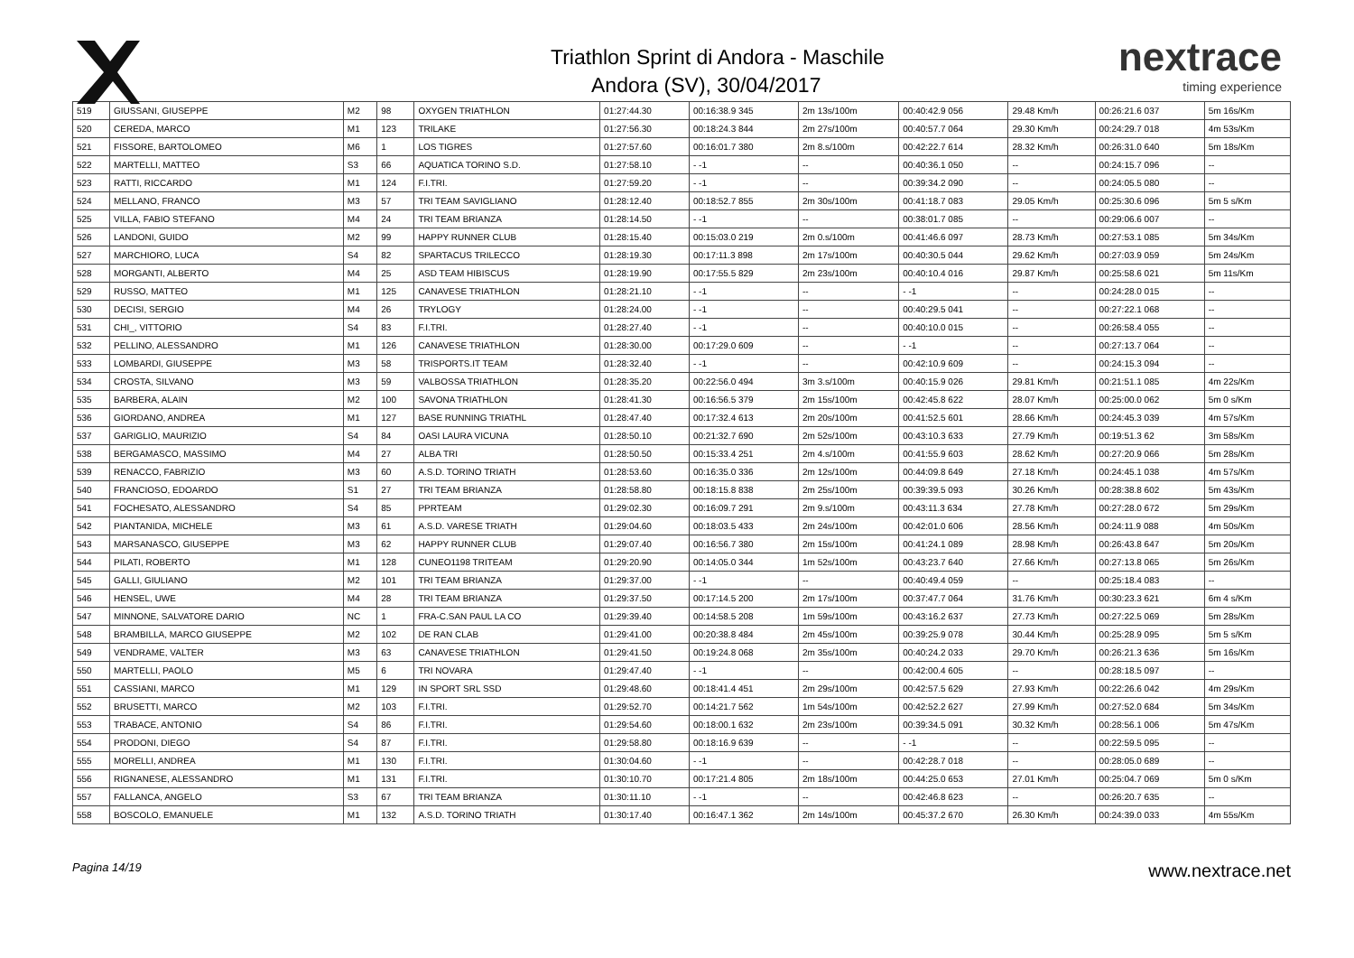Triathlon Sprint di Andora - Maschile
Andora (SV), 30/04/2017
nextrace
timing experience
| 519 | GIUSSANI, GIUSEPPE | M2 | 98 | OXYGEN TRIATHLON | 01:27:44.30 | 00:16:38.9 345 | 2m 13s/100m | 00:40:42.9 056 | 29.48 Km/h | 00:26:21.6 037 | 5m 16s/Km |
| 520 | CEREDA, MARCO | M1 | 123 | TRILAKE | 01:27:56.30 | 00:18:24.3 844 | 2m 27s/100m | 00:40:57.7 064 | 29.30 Km/h | 00:24:29.7 018 | 4m 53s/Km |
| 521 | FISSORE, BARTOLOMEO | M6 | 1 | LOS TIGRES | 01:27:57.60 | 00:16:01.7 380 | 2m 8.s/100m | 00:42:22.7 614 | 28.32 Km/h | 00:26:31.0 640 | 5m 18s/Km |
| 522 | MARTELLI, MATTEO | S3 | 66 | AQUATICA TORINO S.D. | 01:27:58.10 | - -1 | -- | 00:40:36.1 050 | -- | 00:24:15.7 096 | -- |
| 523 | RATTI, RICCARDO | M1 | 124 | F.I.TRI. | 01:27:59.20 | - -1 | -- | 00:39:34.2 090 | -- | 00:24:05.5 080 | -- |
| 524 | MELLANO, FRANCO | M3 | 57 | TRI TEAM SAVIGLIANO | 01:28:12.40 | 00:18:52.7 855 | 2m 30s/100m | 00:41:18.7 083 | 29.05 Km/h | 00:25:30.6 096 | 5m 5 s/Km |
| 525 | VILLA, FABIO STEFANO | M4 | 24 | TRI TEAM BRIANZA | 01:28:14.50 | - -1 | -- | 00:38:01.7 085 | -- | 00:29:06.6 007 | -- |
| 526 | LANDONI, GUIDO | M2 | 99 | HAPPY RUNNER CLUB | 01:28:15.40 | 00:15:03.0 219 | 2m 0.s/100m | 00:41:46.6 097 | 28.73 Km/h | 00:27:53.1 085 | 5m 34s/Km |
| 527 | MARCHIORO, LUCA | S4 | 82 | SPARTACUS TRILECCO | 01:28:19.30 | 00:17:11.3 898 | 2m 17s/100m | 00:40:30.5 044 | 29.62 Km/h | 00:27:03.9 059 | 5m 24s/Km |
| 528 | MORGANTI, ALBERTO | M4 | 25 | ASD TEAM HIBISCUS | 01:28:19.90 | 00:17:55.5 829 | 2m 23s/100m | 00:40:10.4 016 | 29.87 Km/h | 00:25:58.6 021 | 5m 11s/Km |
| 529 | RUSSO, MATTEO | M1 | 125 | CANAVESE TRIATHLON | 01:28:21.10 | - -1 | -- | - -1 | -- | 00:24:28.0 015 | -- |
| 530 | DECISI, SERGIO | M4 | 26 | TRYLOGY | 01:28:24.00 | - -1 | -- | 00:40:29.5 041 | -- | 00:27:22.1 068 | -- |
| 531 | CHI_, VITTORIO | S4 | 83 | F.I.TRI. | 01:28:27.40 | - -1 | -- | 00:40:10.0 015 | -- | 00:26:58.4 055 | -- |
| 532 | PELLINO, ALESSANDRO | M1 | 126 | CANAVESE TRIATHLON | 01:28:30.00 | 00:17:29.0 609 | -- | - -1 | -- | 00:27:13.7 064 | -- |
| 533 | LOMBARDI, GIUSEPPE | M3 | 58 | TRISPORTS.IT TEAM | 01:28:32.40 | - -1 | -- | 00:42:10.9 609 | -- | 00:24:15.3 094 | -- |
| 534 | CROSTA, SILVANO | M3 | 59 | VALBOSSA TRIATHLON | 01:28:35.20 | 00:22:56.0 494 | 3m 3.s/100m | 00:40:15.9 026 | 29.81 Km/h | 00:21:51.1 085 | 4m 22s/Km |
| 535 | BARBERA, ALAIN | M2 | 100 | SAVONA TRIATHLON | 01:28:41.30 | 00:16:56.5 379 | 2m 15s/100m | 00:42:45.8 622 | 28.07 Km/h | 00:25:00.0 062 | 5m 0 s/Km |
| 536 | GIORDANO, ANDREA | M1 | 127 | BASE RUNNING TRIATHL | 01:28:47.40 | 00:17:32.4 613 | 2m 20s/100m | 00:41:52.5 601 | 28.66 Km/h | 00:24:45.3 039 | 4m 57s/Km |
| 537 | GARIGLIO, MAURIZIO | S4 | 84 | OASI LAURA VICUNA | 01:28:50.10 | 00:21:32.7 690 | 2m 52s/100m | 00:43:10.3 633 | 27.79 Km/h | 00:19:51.3 62 | 3m 58s/Km |
| 538 | BERGAMASCO, MASSIMO | M4 | 27 | ALBA TRI | 01:28:50.50 | 00:15:33.4 251 | 2m 4.s/100m | 00:41:55.9 603 | 28.62 Km/h | 00:27:20.9 066 | 5m 28s/Km |
| 539 | RENACCO, FABRIZIO | M3 | 60 | A.S.D. TORINO TRIATH | 01:28:53.60 | 00:16:35.0 336 | 2m 12s/100m | 00:44:09.8 649 | 27.18 Km/h | 00:24:45.1 038 | 4m 57s/Km |
| 540 | FRANCIOSO, EDOARDO | S1 | 27 | TRI TEAM BRIANZA | 01:28:58.80 | 00:18:15.8 838 | 2m 25s/100m | 00:39:39.5 093 | 30.26 Km/h | 00:28:38.8 602 | 5m 43s/Km |
| 541 | FOCHESATO, ALESSANDRO | S4 | 85 | PPRTEAM | 01:29:02.30 | 00:16:09.7 291 | 2m 9.s/100m | 00:43:11.3 634 | 27.78 Km/h | 00:27:28.0 672 | 5m 29s/Km |
| 542 | PIANTANIDA, MICHELE | M3 | 61 | A.S.D. VARESE TRIATH | 01:29:04.60 | 00:18:03.5 433 | 2m 24s/100m | 00:42:01.0 606 | 28.56 Km/h | 00:24:11.9 088 | 4m 50s/Km |
| 543 | MARSANASCO, GIUSEPPE | M3 | 62 | HAPPY RUNNER CLUB | 01:29:07.40 | 00:16:56.7 380 | 2m 15s/100m | 00:41:24.1 089 | 28.98 Km/h | 00:26:43.8 647 | 5m 20s/Km |
| 544 | PILATI, ROBERTO | M1 | 128 | CUNEO1198 TRITEAM | 01:29:20.90 | 00:14:05.0 344 | 1m 52s/100m | 00:43:23.7 640 | 27.66 Km/h | 00:27:13.8 065 | 5m 26s/Km |
| 545 | GALLI, GIULIANO | M2 | 101 | TRI TEAM BRIANZA | 01:29:37.00 | - -1 | -- | 00:40:49.4 059 | -- | 00:25:18.4 083 | -- |
| 546 | HENSEL, UWE | M4 | 28 | TRI TEAM BRIANZA | 01:29:37.50 | 00:17:14.5 200 | 2m 17s/100m | 00:37:47.7 064 | 31.76 Km/h | 00:30:23.3 621 | 6m 4 s/Km |
| 547 | MINNONE, SALVATORE DARIO | NC | 1 | FRA-C.SAN PAUL LA CO | 01:29:39.40 | 00:14:58.5 208 | 1m 59s/100m | 00:43:16.2 637 | 27.73 Km/h | 00:27:22.5 069 | 5m 28s/Km |
| 548 | BRAMBILLA, MARCO GIUSEPPE | M2 | 102 | DE RAN CLAB | 01:29:41.00 | 00:20:38.8 484 | 2m 45s/100m | 00:39:25.9 078 | 30.44 Km/h | 00:25:28.9 095 | 5m 5 s/Km |
| 549 | VENDRAME, VALTER | M3 | 63 | CANAVESE TRIATHLON | 01:29:41.50 | 00:19:24.8 068 | 2m 35s/100m | 00:40:24.2 033 | 29.70 Km/h | 00:26:21.3 636 | 5m 16s/Km |
| 550 | MARTELLI, PAOLO | M5 | 6 | TRI NOVARA | 01:29:47.40 | - -1 | -- | 00:42:00.4 605 | -- | 00:28:18.5 097 | -- |
| 551 | CASSIANI, MARCO | M1 | 129 | IN SPORT SRL SSD | 01:29:48.60 | 00:18:41.4 451 | 2m 29s/100m | 00:42:57.5 629 | 27.93 Km/h | 00:22:26.6 042 | 4m 29s/Km |
| 552 | BRUSETTI, MARCO | M2 | 103 | F.I.TRI. | 01:29:52.70 | 00:14:21.7 562 | 1m 54s/100m | 00:42:52.2 627 | 27.99 Km/h | 00:27:52.0 684 | 5m 34s/Km |
| 553 | TRABACE, ANTONIO | S4 | 86 | F.I.TRI. | 01:29:54.60 | 00:18:00.1 632 | 2m 23s/100m | 00:39:34.5 091 | 30.32 Km/h | 00:28:56.1 006 | 5m 47s/Km |
| 554 | PRODONI, DIEGO | S4 | 87 | F.I.TRI. | 01:29:58.80 | 00:18:16.9 639 | -- | - -1 | -- | 00:22:59.5 095 | -- |
| 555 | MORELLI, ANDREA | M1 | 130 | F.I.TRI. | 01:30:04.60 | - -1 | -- | 00:42:28.7 018 | -- | 00:28:05.0 689 | -- |
| 556 | RIGNANESE, ALESSANDRO | M1 | 131 | F.I.TRI. | 01:30:10.70 | 00:17:21.4 805 | 2m 18s/100m | 00:44:25.0 653 | 27.01 Km/h | 00:25:04.7 069 | 5m 0 s/Km |
| 557 | FALLANCA, ANGELO | S3 | 67 | TRI TEAM BRIANZA | 01:30:11.10 | - -1 | -- | 00:42:46.8 623 | -- | 00:26:20.7 635 | -- |
| 558 | BOSCOLO, EMANUELE | M1 | 132 | A.S.D. TORINO TRIATH | 01:30:17.40 | 00:16:47.1 362 | 2m 14s/100m | 00:45:37.2 670 | 26.30 Km/h | 00:24:39.0 033 | 4m 55s/Km |
Pagina 14/19 www.nextrace.net